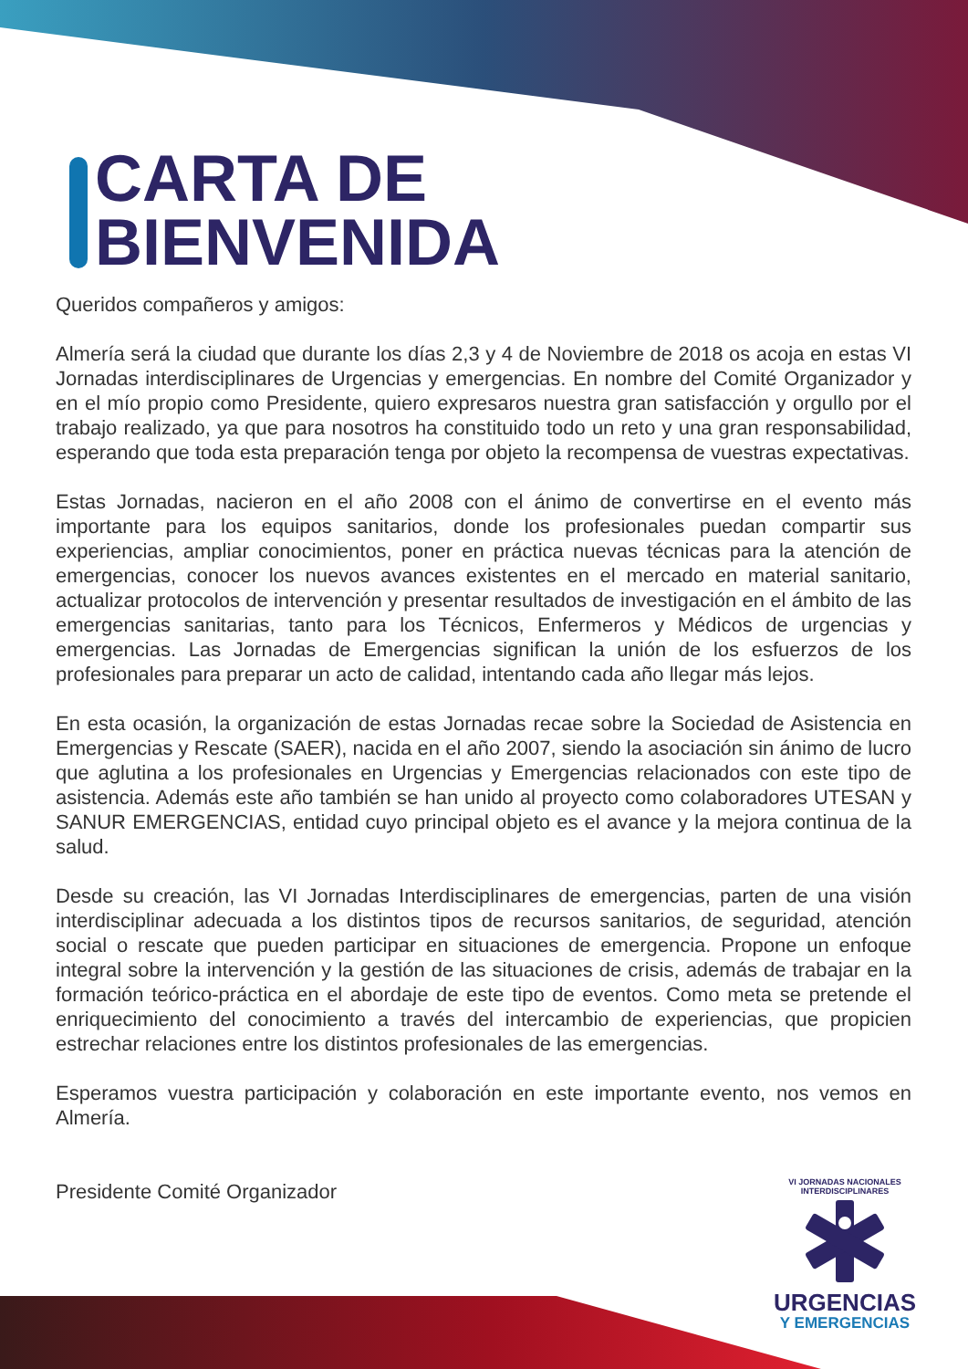CARTA DE
BIENVENIDA
Queridos compañeros y amigos:
Almería será la ciudad que durante los días 2,3 y 4 de Noviembre de 2018 os acoja en estas VI Jornadas interdisciplinares de Urgencias y emergencias. En nombre del Comité Organizador y en el mío propio como Presidente, quiero expresaros nuestra gran satisfacción y orgullo por el trabajo realizado, ya que para nosotros ha constituido todo un reto y una gran responsabilidad, esperando que toda esta preparación tenga por objeto la recompensa de vuestras expectativas.
Estas Jornadas, nacieron en el año 2008 con el ánimo de convertirse en el evento más importante para los equipos sanitarios, donde los profesionales puedan compartir sus experiencias, ampliar conocimientos, poner en práctica nuevas técnicas para la atención de emergencias, conocer los nuevos avances existentes en el mercado en material sanitario, actualizar protocolos de intervención y presentar resultados de investigación en el ámbito de las emergencias sanitarias, tanto para los Técnicos, Enfermeros y Médicos de urgencias y emergencias. Las Jornadas de Emergencias significan la unión de los esfuerzos de los profesionales para preparar un acto de calidad, intentando cada año llegar más lejos.
En esta ocasión, la organización de estas Jornadas recae sobre la Sociedad de Asistencia en Emergencias y Rescate (SAER), nacida en el año 2007, siendo la asociación sin ánimo de lucro que aglutina a los profesionales en Urgencias y Emergencias relacionados con este tipo de asistencia. Además este año también se han unido al proyecto como colaboradores UTESAN y SANUR EMERGENCIAS, entidad cuyo principal objeto es el avance y la mejora continua de la salud.
Desde su creación, las VI Jornadas Interdisciplinares de emergencias, parten de una visión interdisciplinar adecuada a los distintos tipos de recursos sanitarios, de seguridad, atención social o rescate que pueden participar en situaciones de emergencia. Propone un enfoque integral sobre la intervención y la gestión de las situaciones de crisis, además de trabajar en la formación teórico-práctica en el abordaje de este tipo de eventos. Como meta se pretende el enriquecimiento del conocimiento a través del intercambio de experiencias, que propicien estrechar relaciones entre los distintos profesionales de las emergencias.
Esperamos vuestra participación y colaboración en este importante evento, nos vemos en Almería.
Presidente Comité Organizador
VI JORNADAS NACIONALES INTERDISCIPLINARES
URGENCIAS
Y EMERGENCIAS